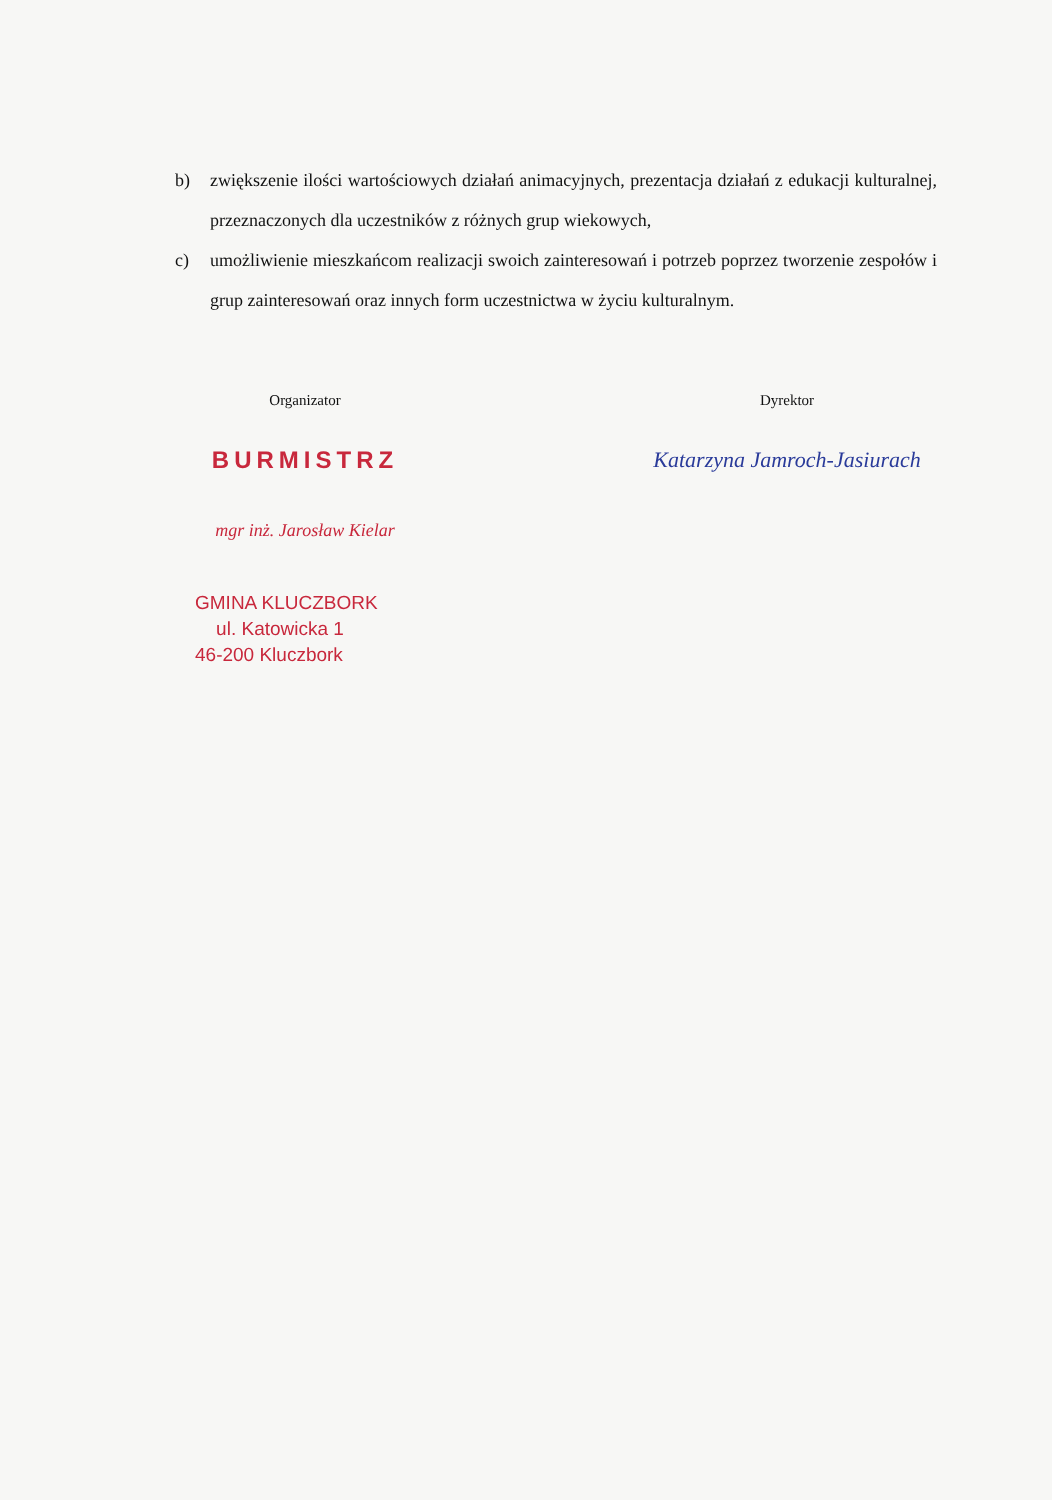b) zwiększenie ilości wartościowych działań animacyjnych, prezentacja działań z edukacji kulturalnej, przeznaczonych dla uczestników z różnych grup wiekowych,
c) umożliwienie mieszkańcom realizacji swoich zainteresowań i potrzeb poprzez tworzenie zespołów i grup zainteresowań oraz innych form uczestnictwa w życiu kulturalnym.
Organizator
BURMISTRZ
mgr inż. Jarosław Kielar
GMINA KLUCZBORK
ul. Katowicka 1
46-200 Kluczbork
Dyrektor
Katarzyna Jamroch-Jasiurach